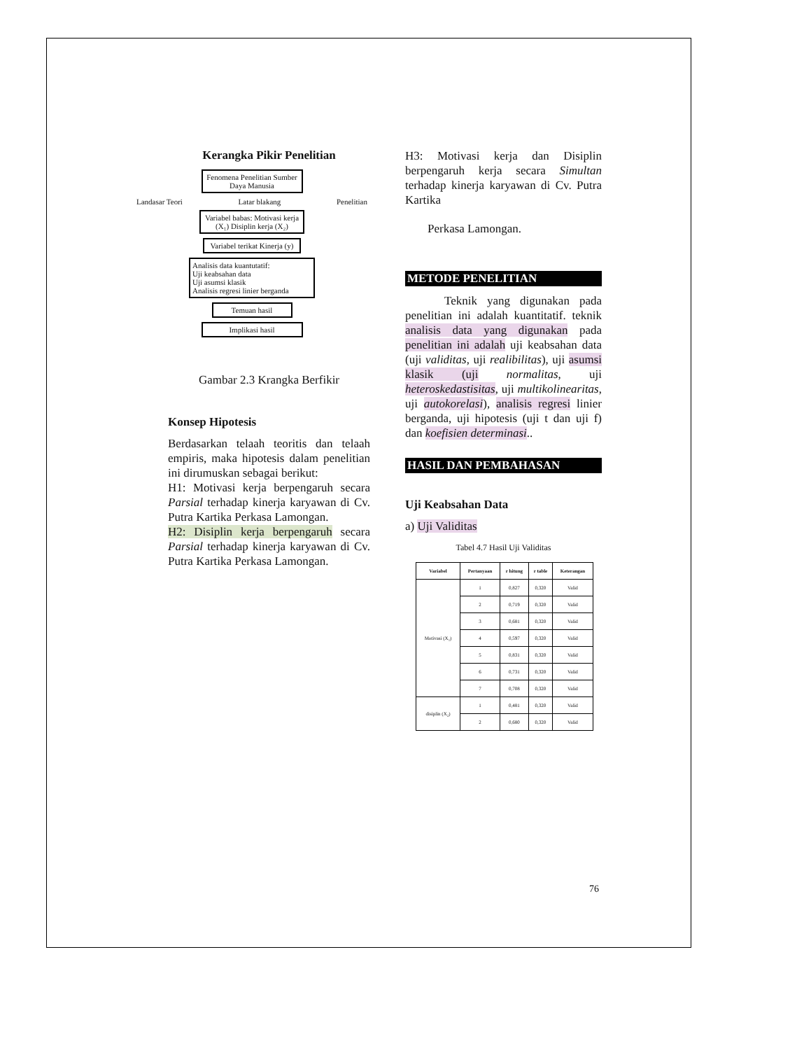Kerangka Pikir Penelitian
Fenomena Penelitian Sumber Daya Manusia
Landasar Teori Latar blakang Penelitian
Variabel babas: Motivasi kerja (X₁) Disiplin kerja (X₂)
Variabel terikat Kinerja (y)
Analisis data kuantutatif:
Uji keabsahan data
Uji asumsi klasik
Analisis regresi linier berganda
Temuan hasil
Implikasi hasil
Gambar 2.3 Krangka Berfikir
Konsep Hipotesis
Berdasarkan telaah teoritis dan telaah empiris, maka hipotesis dalam penelitian ini dirumuskan sebagai berikut:
H1: Motivasi kerja berpengaruh secara Parsial terhadap kinerja karyawan di Cv. Putra Kartika Perkasa Lamongan.
H2: Disiplin kerja berpengaruh secara Parsial terhadap kinerja karyawan di Cv. Putra Kartika Perkasa Lamongan.
H3: Motivasi kerja dan Disiplin berpengaruh kerja secara Simultan terhadap kinerja karyawan di Cv. Putra Kartika
Perkasa Lamongan.
METODE PENELITIAN
Teknik yang digunakan pada penelitian ini adalah kuantitatif. teknik analisis data yang digunakan pada penelitian ini adalah uji keabsahan data (uji validitas, uji realibilitas), uji asumsi klasik (uji normalitas, uji heteroskedastisitas, uji multikolinearitas, uji autokorelasi), analisis regresi linier berganda, uji hipotesis (uji t dan uji f) dan koefisien determinasi..
HASIL DAN PEMBAHASAN
Uji Keabsahan Data
a) Uji Validitas
Tabel 4.7 Hasil Uji Validitas
| Variabel | Pertanyaan | r hitung | r table | Keterangan |
| --- | --- | --- | --- | --- |
| Motivasi (X₁) | 1 | 0,827 | 0,320 | Valid |
| | 2 | 0,719 | 0,320 | Valid |
| | 3 | 0,681 | 0,320 | Valid |
| | 4 | 0,597 | 0,320 | Valid |
| | 5 | 0,831 | 0,320 | Valid |
| | 6 | 0,731 | 0,320 | Valid |
| | 7 | 0,708 | 0,320 | Valid |
| disiplin (X₂) | 1 | 0,481 | 0,320 | Valid |
| | 2 | 0,680 | 0,320 | Valid |
76